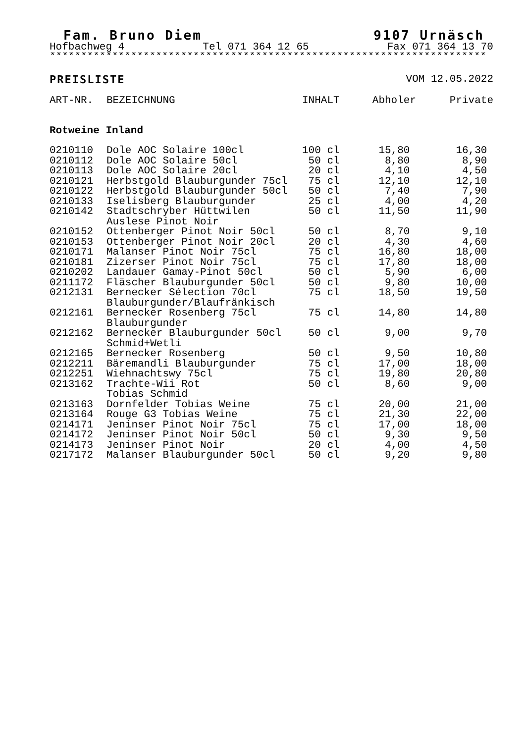Fam. Bruno Diem 9107 Urnäsch
Hofbachweg 4 Tel 071 364 12 65 Fax 071 364 13 70
**********************************************************************
PREISLISTE VOM 12.05.2022
| ART-NR. | BEZEICHNUNG | INHALT | Abholer | Private |
| --- | --- | --- | --- | --- |
| Rotweine Inland | | | | |
| 0210110 | Dole AOC Solaire 100cl | 100 cl | 15,80 | 16,30 |
| 0210112 | Dole AOC Solaire 50cl | 50 cl | 8,80 | 8,90 |
| 0210113 | Dole AOC Solaire 20cl | 20 cl | 4,10 | 4,50 |
| 0210121 | Herbstgold Blauburgunder 75cl | 75 cl | 12,10 | 12,10 |
| 0210122 | Herbstgold Blauburgunder 50cl | 50 cl | 7,40 | 7,90 |
| 0210133 | Iselisberg Blauburgunder | 25 cl | 4,00 | 4,20 |
| 0210142 | Stadtschryber Hüttwilen Auslese Pinot Noir | 50 cl | 11,50 | 11,90 |
| 0210152 | Ottenberger Pinot Noir 50cl | 50 cl | 8,70 | 9,10 |
| 0210153 | Ottenberger Pinot Noir 20cl | 20 cl | 4,30 | 4,60 |
| 0210171 | Malanser Pinot Noir 75cl | 75 cl | 16,80 | 18,00 |
| 0210181 | Zizerser Pinot Noir 75cl | 75 cl | 17,80 | 18,00 |
| 0210202 | Landauer Gamay-Pinot 50cl | 50 cl | 5,90 | 6,00 |
| 0211172 | Fläscher Blauburgunder 50cl | 50 cl | 9,80 | 10,00 |
| 0212131 | Bernecker Sélection 70cl Blauburgunder/Blaufränkisch | 75 cl | 18,50 | 19,50 |
| 0212161 | Bernecker Rosenberg 75cl Blauburgunder | 75 cl | 14,80 | 14,80 |
| 0212162 | Bernecker Blauburgunder 50cl Schmid+Wetli | 50 cl | 9,00 | 9,70 |
| 0212165 | Bernecker Rosenberg | 50 cl | 9,50 | 10,80 |
| 0212211 | Bäremandli Blauburgunder | 75 cl | 17,00 | 18,00 |
| 0212251 | Wiehnachtswy 75cl | 75 cl | 19,80 | 20,80 |
| 0213162 | Trachte-Wii Rot Tobias Schmid | 50 cl | 8,60 | 9,00 |
| 0213163 | Dornfelder Tobias Weine | 75 cl | 20,00 | 21,00 |
| 0213164 | Rouge G3 Tobias Weine | 75 cl | 21,30 | 22,00 |
| 0214171 | Jeninser Pinot Noir 75cl | 75 cl | 17,00 | 18,00 |
| 0214172 | Jeninser Pinot Noir 50cl | 50 cl | 9,30 | 9,50 |
| 0214173 | Jeninser Pinot Noir | 20 cl | 4,00 | 4,50 |
| 0217172 | Malanser Blauburgunder 50cl | 50 cl | 9,20 | 9,80 |